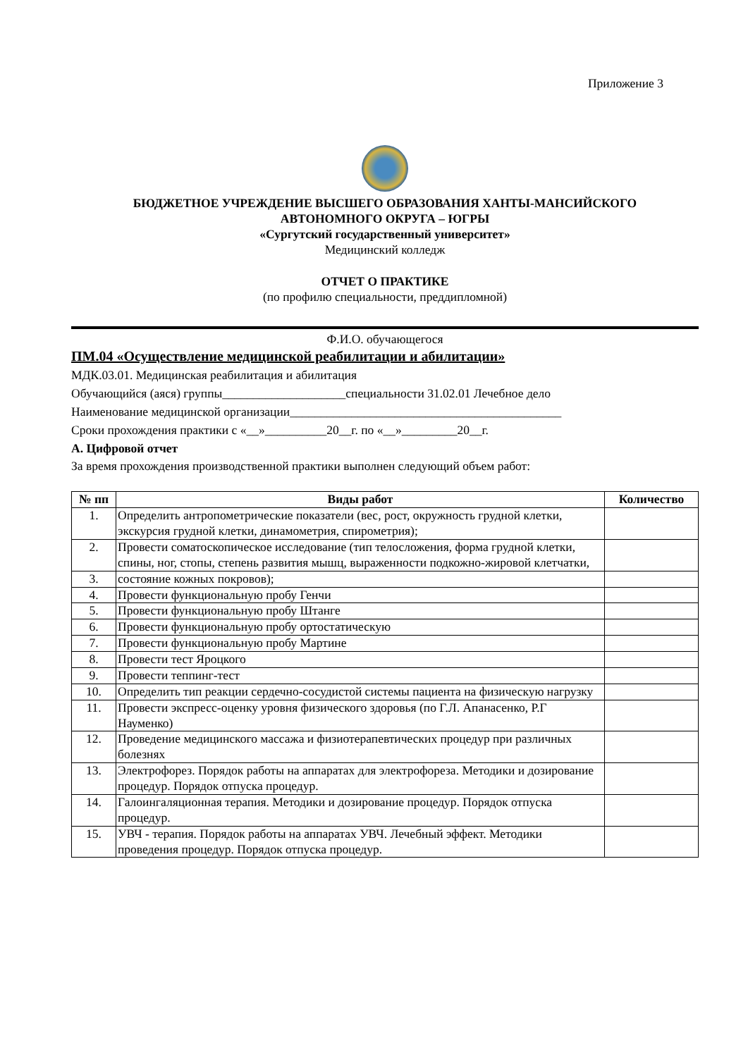Приложение 3
БЮДЖЕТНОЕ УЧРЕЖДЕНИЕ ВЫСШЕГО ОБРАЗОВАНИЯ ХАНТЫ-МАНСИЙСКОГО
АВТОНОМНОГО ОКРУГА – ЮГРЫ
«Сургутский государственный университет»
Медицинский колледж
ОТЧЕТ О ПРАКТИКЕ
(по профилю специальности, преддипломной)
Ф.И.О. обучающегося
ПМ.04 «Осуществление медицинской реабилитации и абилитации»
МДК.03.01. Медицинская реабилитация и абилитация
Обучающийся (аяся) группы____________________специальности 31.02.01 Лечебное дело
Наименование медицинской организации____________________________________________
Сроки прохождения практики с «__»__________20__г. по «__»_________20__г.
А. Цифровой отчет
За время прохождения производственной практики выполнен следующий объем работ:
| № пп | Виды работ | Количество |
| --- | --- | --- |
| 1. | Определить антропометрические показатели (вес, рост, окружность грудной клетки, экскурсия грудной клетки, динамометрия, спирометрия); | |
| 2. | Провести соматоскопическое исследование (тип телосложения, форма грудной клетки, спины, ног, стопы, степень развития мышц, выраженности подкожно-жировой клетчатки, | |
| 3. | состояние кожных покровов); | |
| 4. | Провести функциональную пробу Генчи | |
| 5. | Провести функциональную пробу Штанге | |
| 6. | Провести функциональную пробу ортостатическую | |
| 7. | Провести функциональную пробу Мартине | |
| 8. | Провести тест Яроцкого | |
| 9. | Провести теппинг-тест | |
| 10. | Определить тип реакции сердечно-сосудистой системы пациента на физическую нагрузку | |
| 11. | Провести экспресс-оценку уровня физического здоровья (по Г.Л. Апанасенко, Р.Г Науменко) | |
| 12. | Проведение медицинского массажа и физиотерапевтических процедур при различных болезнях | |
| 13. | Электрофорез. Порядок работы на аппаратах для электрофореза. Методики и дозирование процедур. Порядок отпуска процедур. | |
| 14. | Галоингаляционная терапия. Методики и дозирование процедур. Порядок отпуска процедур. | |
| 15. | УВЧ - терапия. Порядок работы на аппаратах УВЧ. Лечебный эффект. Методики проведения процедур. Порядок отпуска процедур. | |